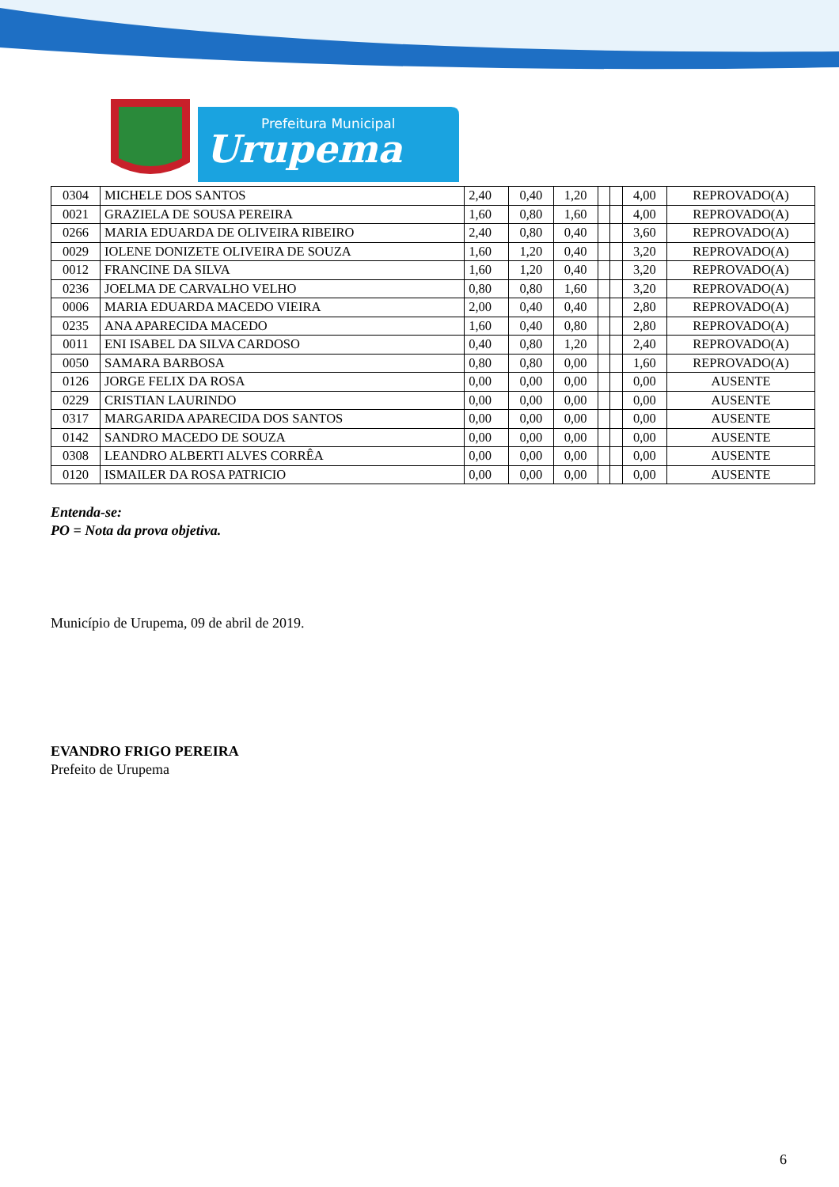Prefeitura Municipal
Urupema
| 0304 | MICHELE DOS SANTOS | 2,40 | 0,40 | 1,20 | | | 4,00 | REPROVADO(A) |
| 0021 | GRAZIELA DE SOUSA PEREIRA | 1,60 | 0,80 | 1,60 | | | 4,00 | REPROVADO(A) |
| 0266 | MARIA EDUARDA DE OLIVEIRA RIBEIRO | 2,40 | 0,80 | 0,40 | | | 3,60 | REPROVADO(A) |
| 0029 | IOLENE DONIZETE OLIVEIRA DE SOUZA | 1,60 | 1,20 | 0,40 | | | 3,20 | REPROVADO(A) |
| 0012 | FRANCINE DA SILVA | 1,60 | 1,20 | 0,40 | | | 3,20 | REPROVADO(A) |
| 0236 | JOELMA DE CARVALHO VELHO | 0,80 | 0,80 | 1,60 | | | 3,20 | REPROVADO(A) |
| 0006 | MARIA EDUARDA MACEDO VIEIRA | 2,00 | 0,40 | 0,40 | | | 2,80 | REPROVADO(A) |
| 0235 | ANA APARECIDA MACEDO | 1,60 | 0,40 | 0,80 | | | 2,80 | REPROVADO(A) |
| 0011 | ENI ISABEL DA SILVA CARDOSO | 0,40 | 0,80 | 1,20 | | | 2,40 | REPROVADO(A) |
| 0050 | SAMARA BARBOSA | 0,80 | 0,80 | 0,00 | | | 1,60 | REPROVADO(A) |
| 0126 | JORGE FELIX DA ROSA | 0,00 | 0,00 | 0,00 | | | 0,00 | AUSENTE |
| 0229 | CRISTIAN LAURINDO | 0,00 | 0,00 | 0,00 | | | 0,00 | AUSENTE |
| 0317 | MARGARIDA APARECIDA DOS SANTOS | 0,00 | 0,00 | 0,00 | | | 0,00 | AUSENTE |
| 0142 | SANDRO MACEDO DE SOUZA | 0,00 | 0,00 | 0,00 | | | 0,00 | AUSENTE |
| 0308 | LEANDRO ALBERTI ALVES CORRÊA | 0,00 | 0,00 | 0,00 | | | 0,00 | AUSENTE |
| 0120 | ISMAILER DA ROSA PATRICIO | 0,00 | 0,00 | 0,00 | | | 0,00 | AUSENTE |
Entenda-se:
PO = Nota da prova objetiva.
Município de Urupema, 09 de abril de 2019.
EVANDRO FRIGO PEREIRA
Prefeito de Urupema
6